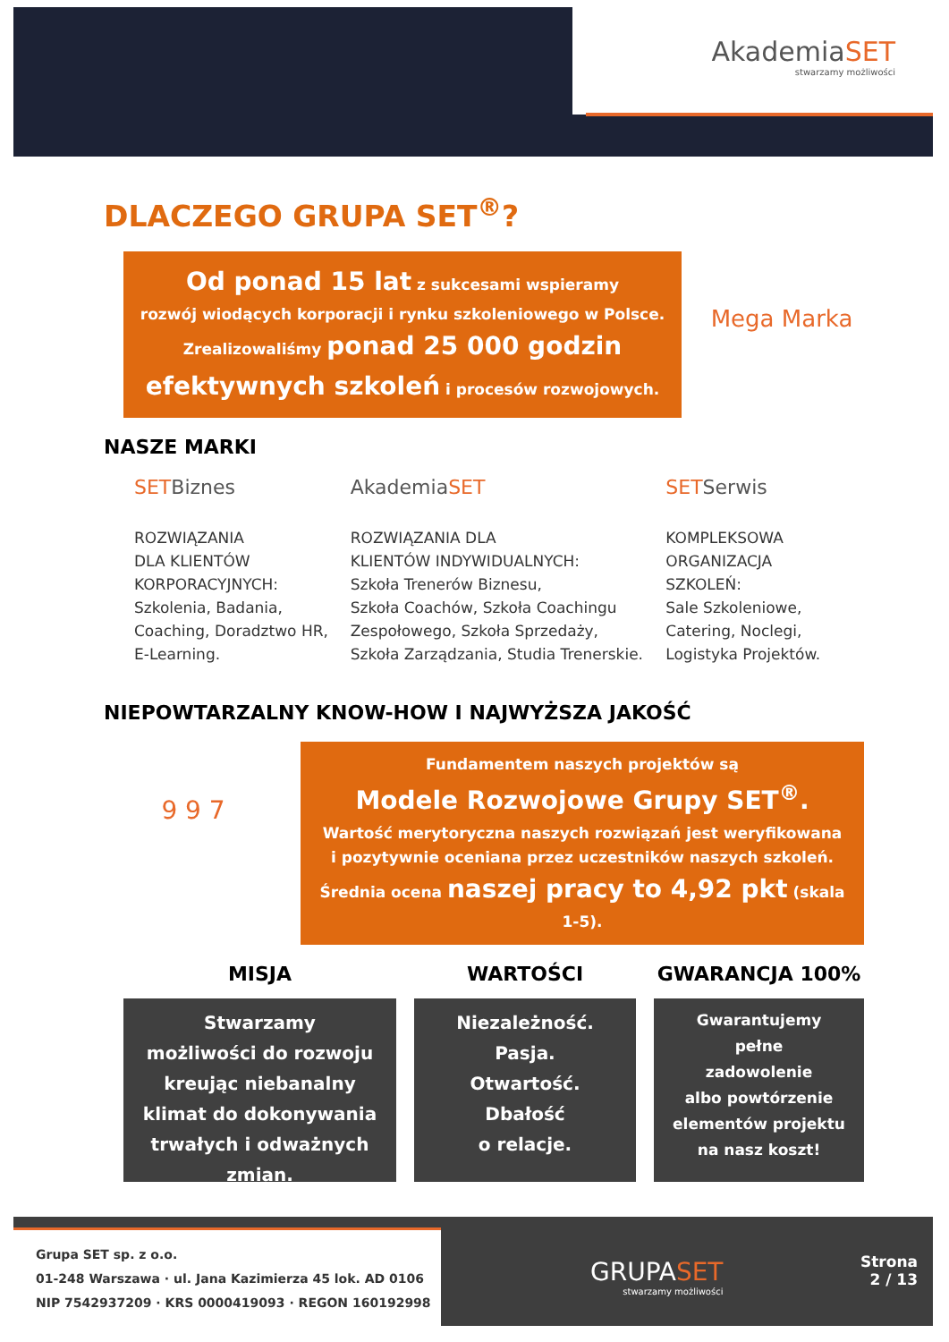AkademiaSET
stwarzamy możliwości
DLACZEGO GRUPA SET<sup>®</sup>?
Od ponad 15 lat z sukcesami wspieramy
rozwój wiodących korporacji i rynku szkoleniowego w Polsce.
Zrealizowaliśmy ponad 25 000 godzin
efektywnych szkoleń i procesów rozwojowych.
Mega Marka
NASZE MARKI
SETBiznes
ROZWIĄZANIA
DLA KLIENTÓW
KORPORACYJNYCH:
Szkolenia, Badania,
Coaching, Doradztwo HR,
E-Learning.
AkademiaSET
ROZWIĄZANIA DLA
KLIENTÓW INDYWIDUALNYCH:
Szkoła Trenerów Biznesu,
Szkoła Coachów, Szkoła Coachingu
Zespołowego, Szkoła Sprzedaży,
Szkoła Zarządzania, Studia Trenerskie.
SETSerwis
KOMPLEKSOWA
ORGANIZACJA
SZKOLEŃ:
Sale Szkoleniowe,
Catering, Noclegi,
Logistyka Projektów.
NIEPOWTARZALNY KNOW-HOW I NAJWYŻSZA JAKOŚĆ
9 9 7
Fundamentem naszych projektów są
Modele Rozwojowe Grupy SET<sup>®</sup>.
Wartość merytoryczna naszych rozwiązań jest weryfikowana
i pozytywnie oceniana przez uczestników naszych szkoleń.
Średnia ocena naszej pracy to 4,92 pkt (skala 1-5).
MISJA WARTOŚCI GWARANCJA 100%
Stwarzamy
możliwości do rozwoju
kreując niebanalny
klimat do dokonywania
trwałych i odważnych zmian.
Niezależność.
Pasja.
Otwartość.
Dbałość
o relacje.
Gwarantujemy
pełne
zadowolenie
albo powtórzenie
elementów projektu
na nasz koszt!
Grupa SET sp. z o.o.
01-248 Warszawa · ul. Jana Kazimierza 45 lok. AD 0106
NIP 7542937209 · KRS 0000419093 · REGON 160192998
GRUPASET
stwarzamy możliwości
Strona
2 / 13